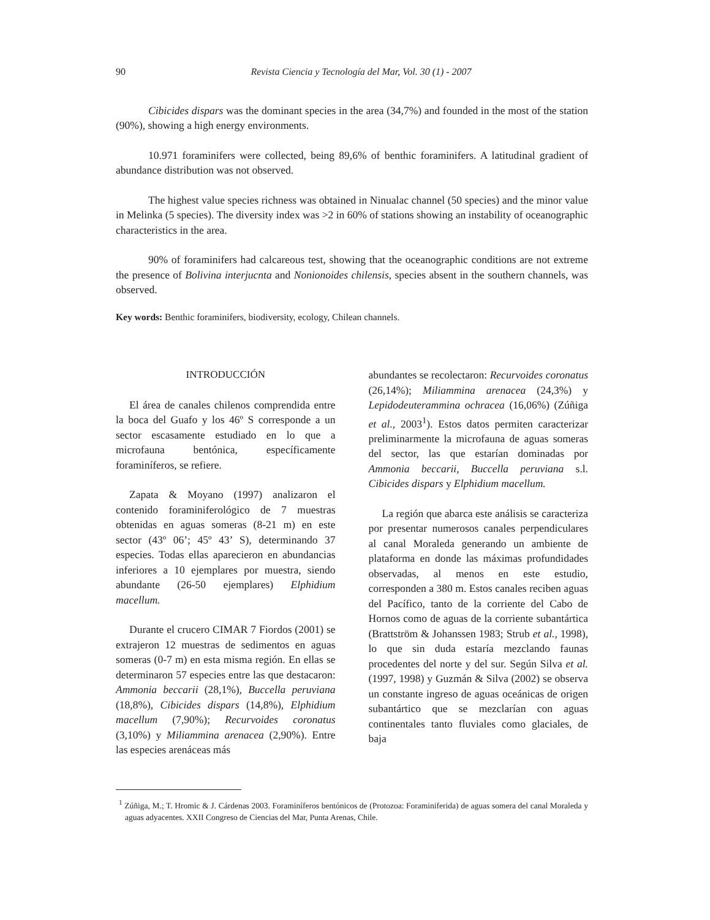90 Revista Ciencia y Tecnología del Mar, Vol. 30 (1) - 2007
Cibicides dispars was the dominant species in the area (34,7%) and founded in the most of the station (90%), showing a high energy environments.
10.971 foraminifers were collected, being 89,6% of benthic foraminifers. A latitudinal gradient of abundance distribution was not observed.
The highest value species richness was obtained in Ninualac channel (50 species) and the minor value in Melinka (5 species). The diversity index was >2 in 60% of stations showing an instability of oceanographic characteristics in the area.
90% of foraminifers had calcareous test, showing that the oceanographic conditions are not extreme the presence of Bolivina interjucnta and Nonionoides chilensis, species absent in the southern channels, was observed.
Key words: Benthic foraminifers, biodiversity, ecology, Chilean channels.
INTRODUCCIÓN
El área de canales chilenos comprendida entre la boca del Guafo y los 46º S corresponde a un sector escasamente estudiado en lo que a microfauna bentónica, específicamente foraminíferos, se refiere.
Zapata & Moyano (1997) analizaron el contenido foraminiferológico de 7 muestras obtenidas en aguas someras (8-21 m) en este sector (43º 06’; 45º 43’ S), determinando 37 especies. Todas ellas aparecieron en abundancias inferiores a 10 ejemplares por muestra, siendo abundante (26-50 ejemplares) Elphidium macellum.
Durante el crucero CIMAR 7 Fiordos (2001) se extrajeron 12 muestras de sedimentos en aguas someras (0-7 m) en esta misma región. En ellas se determinaron 57 especies entre las que destacaron: Ammonia beccarii (28,1%), Buccella peruviana (18,8%), Cibicides dispars (14,8%), Elphidium macellum (7,90%); Recurvoides coronatus (3,10%) y Miliammina arenacea (2,90%). Entre las especies arenáceas más
abundantes se recolectaron: Recurvoides coronatus (26,14%); Miliammina arenacea (24,3%) y Lepidodeuterammina ochracea (16,06%) (Zúñiga et al., 2003<sup>1</sup>). Estos datos permiten caracterizar preliminarmente la microfauna de aguas someras del sector, las que estarían dominadas por Ammonia beccarii, Buccella peruviana s.l. Cibicides dispars y Elphidium macellum.
La región que abarca este análisis se caracteriza por presentar numerosos canales perpendiculares al canal Moraleda generando un ambiente de plataforma en donde las máximas profundidades observadas, al menos en este estudio, corresponden a 380 m. Estos canales reciben aguas del Pacífico, tanto de la corriente del Cabo de Hornos como de aguas de la corriente subantártica (Brattström & Johanssen 1983; Strub et al., 1998), lo que sin duda estaría mezclando faunas procedentes del norte y del sur. Según Silva et al. (1997, 1998) y Guzmán & Silva (2002) se observa un constante ingreso de aguas oceánicas de origen subantártico que se mezclarían con aguas continentales tanto fluviales como glaciales, de baja
<sup>1</sup> Zúñiga, M.; T. Hromic & J. Cárdenas 2003. Foraminíferos bentónicos de (Protozoa: Foraminiferida) de aguas somera del canal Moraleda y aguas adyacentes. XXII Congreso de Ciencias del Mar, Punta Arenas, Chile.